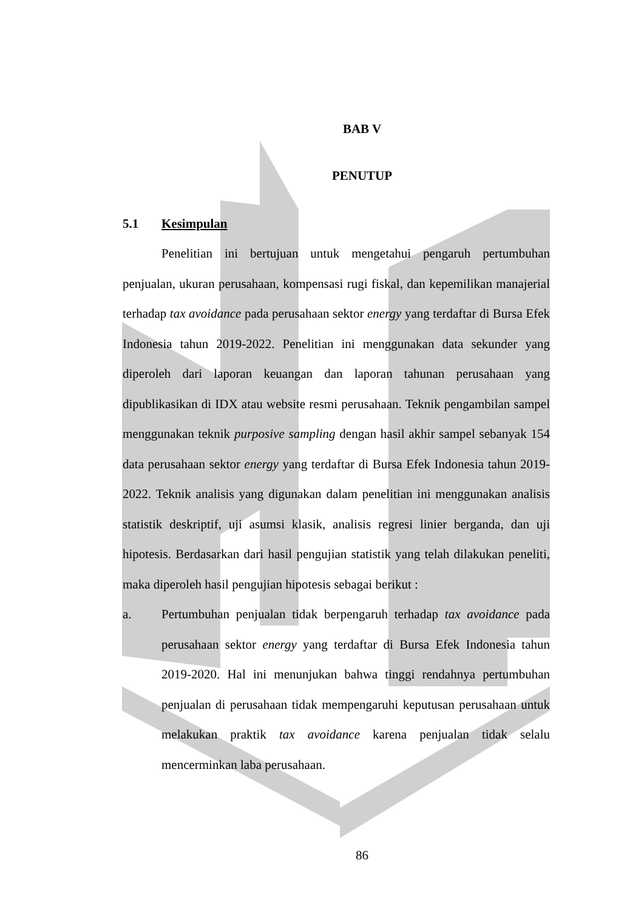BAB V
PENUTUP
5.1 Kesimpulan
Penelitian ini bertujuan untuk mengetahui pengaruh pertumbuhan penjualan, ukuran perusahaan, kompensasi rugi fiskal, dan kepemilikan manajerial terhadap tax avoidance pada perusahaan sektor energy yang terdaftar di Bursa Efek Indonesia tahun 2019-2022. Penelitian ini menggunakan data sekunder yang diperoleh dari laporan keuangan dan laporan tahunan perusahaan yang dipublikasikan di IDX atau website resmi perusahaan. Teknik pengambilan sampel menggunakan teknik purposive sampling dengan hasil akhir sampel sebanyak 154 data perusahaan sektor energy yang terdaftar di Bursa Efek Indonesia tahun 2019-2022. Teknik analisis yang digunakan dalam penelitian ini menggunakan analisis statistik deskriptif, uji asumsi klasik, analisis regresi linier berganda, dan uji hipotesis. Berdasarkan dari hasil pengujian statistik yang telah dilakukan peneliti, maka diperoleh hasil pengujian hipotesis sebagai berikut :
a. Pertumbuhan penjualan tidak berpengaruh terhadap tax avoidance pada perusahaan sektor energy yang terdaftar di Bursa Efek Indonesia tahun 2019-2020. Hal ini menunjukan bahwa tinggi rendahnya pertumbuhan penjualan di perusahaan tidak mempengaruhi keputusan perusahaan untuk melakukan praktik tax avoidance karena penjualan tidak selalu mencerminkan laba perusahaan.
86